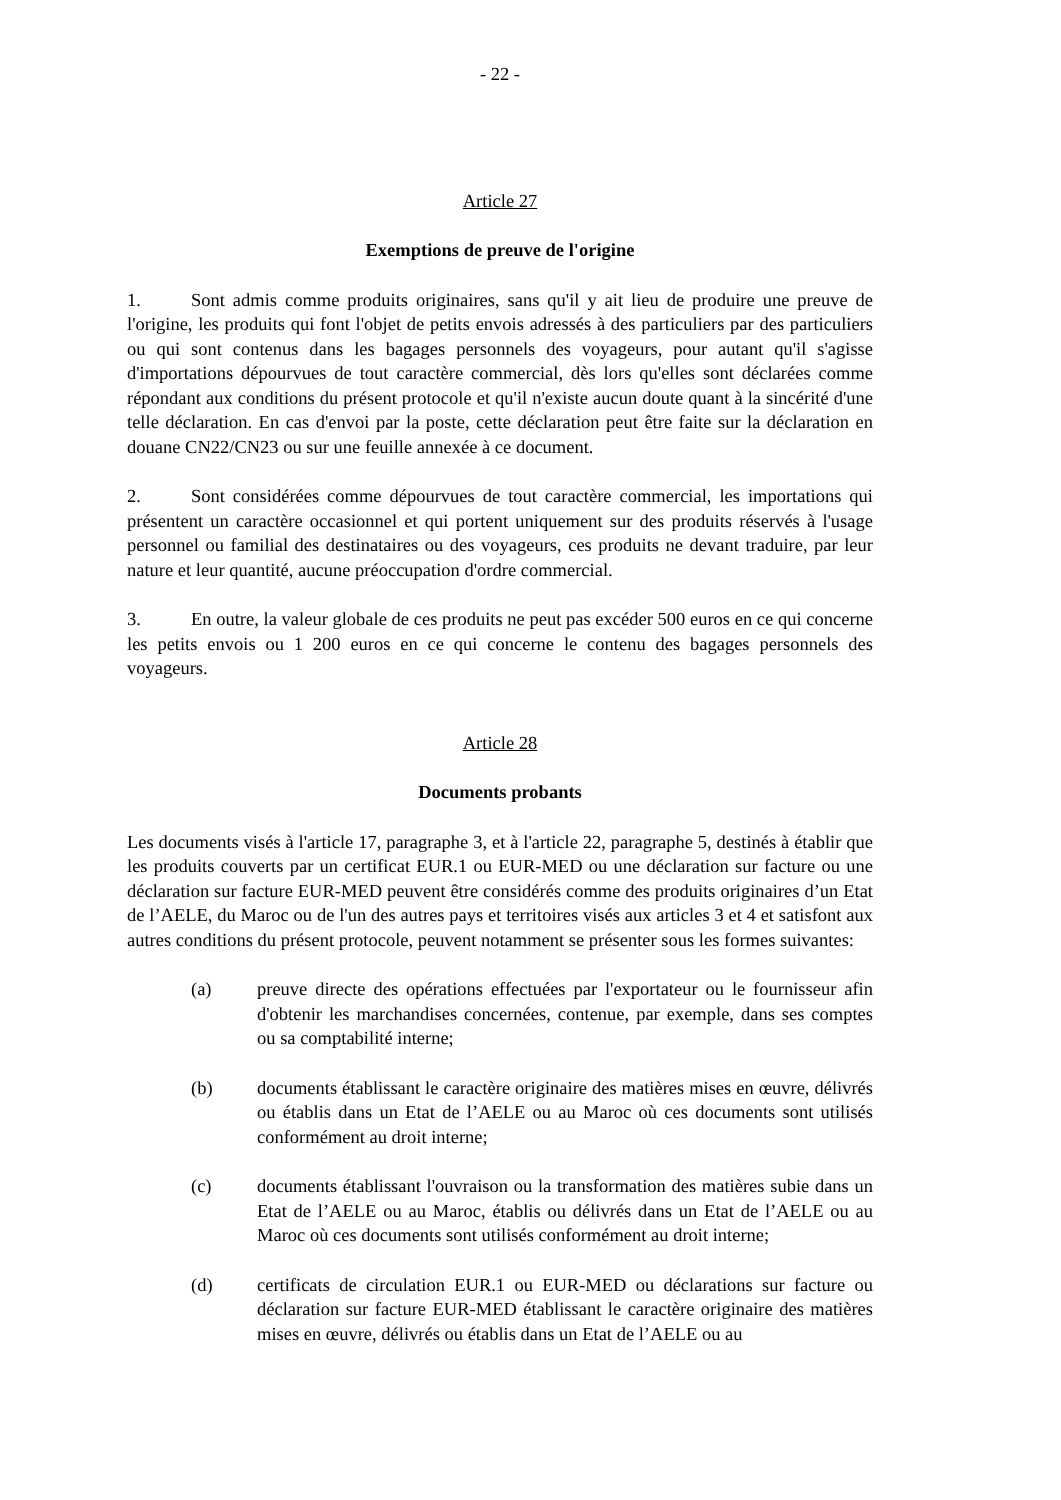- 22 -
Article 27
Exemptions de preuve de l'origine
1. Sont admis comme produits originaires, sans qu'il y ait lieu de produire une preuve de l'origine, les produits qui font l'objet de petits envois adressés à des particuliers par des particuliers ou qui sont contenus dans les bagages personnels des voyageurs, pour autant qu'il s'agisse d'importations dépourvues de tout caractère commercial, dès lors qu'elles sont déclarées comme répondant aux conditions du présent protocole et qu'il n'existe aucun doute quant à la sincérité d'une telle déclaration. En cas d'envoi par la poste, cette déclaration peut être faite sur la déclaration en douane CN22/CN23 ou sur une feuille annexée à ce document.
2. Sont considérées comme dépourvues de tout caractère commercial, les importations qui présentent un caractère occasionnel et qui portent uniquement sur des produits réservés à l'usage personnel ou familial des destinataires ou des voyageurs, ces produits ne devant traduire, par leur nature et leur quantité, aucune préoccupation d'ordre commercial.
3. En outre, la valeur globale de ces produits ne peut pas excéder 500 euros en ce qui concerne les petits envois ou 1 200 euros en ce qui concerne le contenu des bagages personnels des voyageurs.
Article 28
Documents probants
Les documents visés à l'article 17, paragraphe 3, et à l'article 22, paragraphe 5, destinés à établir que les produits couverts par un certificat EUR.1 ou EUR-MED ou une déclaration sur facture ou une déclaration sur facture EUR-MED peuvent être considérés comme des produits originaires d’un Etat de l’AELE, du Maroc ou de l'un des autres pays et territoires visés aux articles 3 et 4 et satisfont aux autres conditions du présent protocole, peuvent notamment se présenter sous les formes suivantes:
(a) preuve directe des opérations effectuées par l'exportateur ou le fournisseur afin d'obtenir les marchandises concernées, contenue, par exemple, dans ses comptes ou sa comptabilité interne;
(b) documents établissant le caractère originaire des matières mises en œuvre, délivrés ou établis dans un Etat de l’AELE ou au Maroc où ces documents sont utilisés conformément au droit interne;
(c) documents établissant l'ouvraison ou la transformation des matières subie dans un Etat de l’AELE ou au Maroc, établis ou délivrés dans un Etat de l’AELE ou au Maroc où ces documents sont utilisés conformément au droit interne;
(d) certificats de circulation EUR.1 ou EUR-MED ou déclarations sur facture ou déclaration sur facture EUR-MED établissant le caractère originaire des matières mises en œuvre, délivrés ou établis dans un Etat de l’AELE ou au